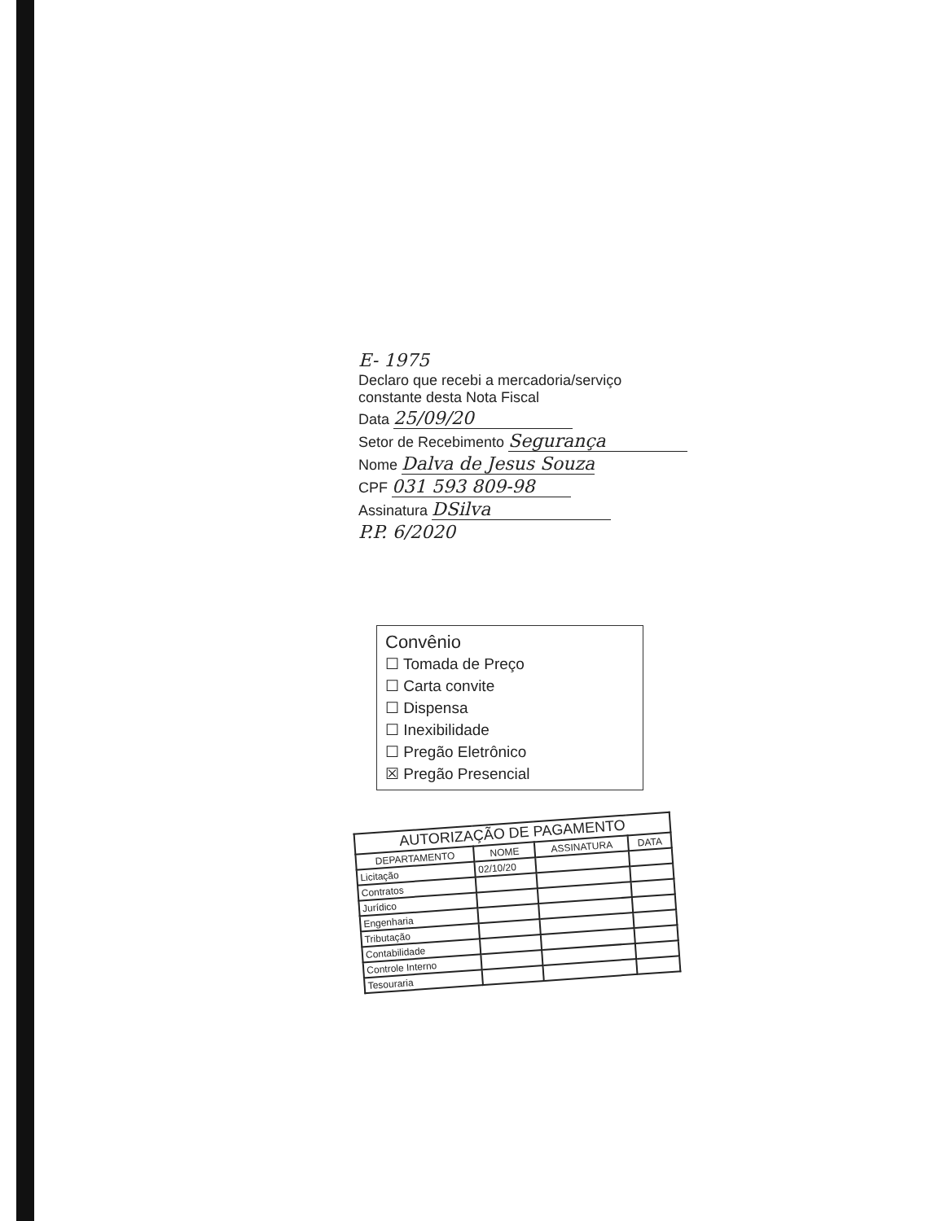E- 1975
Declaro que recebi a mercadoria/serviço
constante desta Nota Fiscal
Data 25/09/20
Setor de Recebimento Segurança
Nome Dalva de Jesus Souza
CPF 031 593 809-98
Assinatura DSilva
P.P. 6/2020
Convênio
☐ Tomada de Preço
☐ Carta convite
☐ Dispensa
☐ Inexibilidade
☐ Pregão Eletrônico
☒ Pregão Presencial
| AUTORIZAÇÃO DE PAGAMENTO | | | |
| --- | --- | --- | --- |
| DEPARTAMENTO | NOME | ASSINATURA | DATA |
| Licitação | 02/10/20 | | |
| Contratos | | | |
| Jurídico | | | |
| Engenharia | | | |
| Tributação | | | |
| Contabilidade | | | |
| Controle Interno | | | |
| Tesouraria | | | |